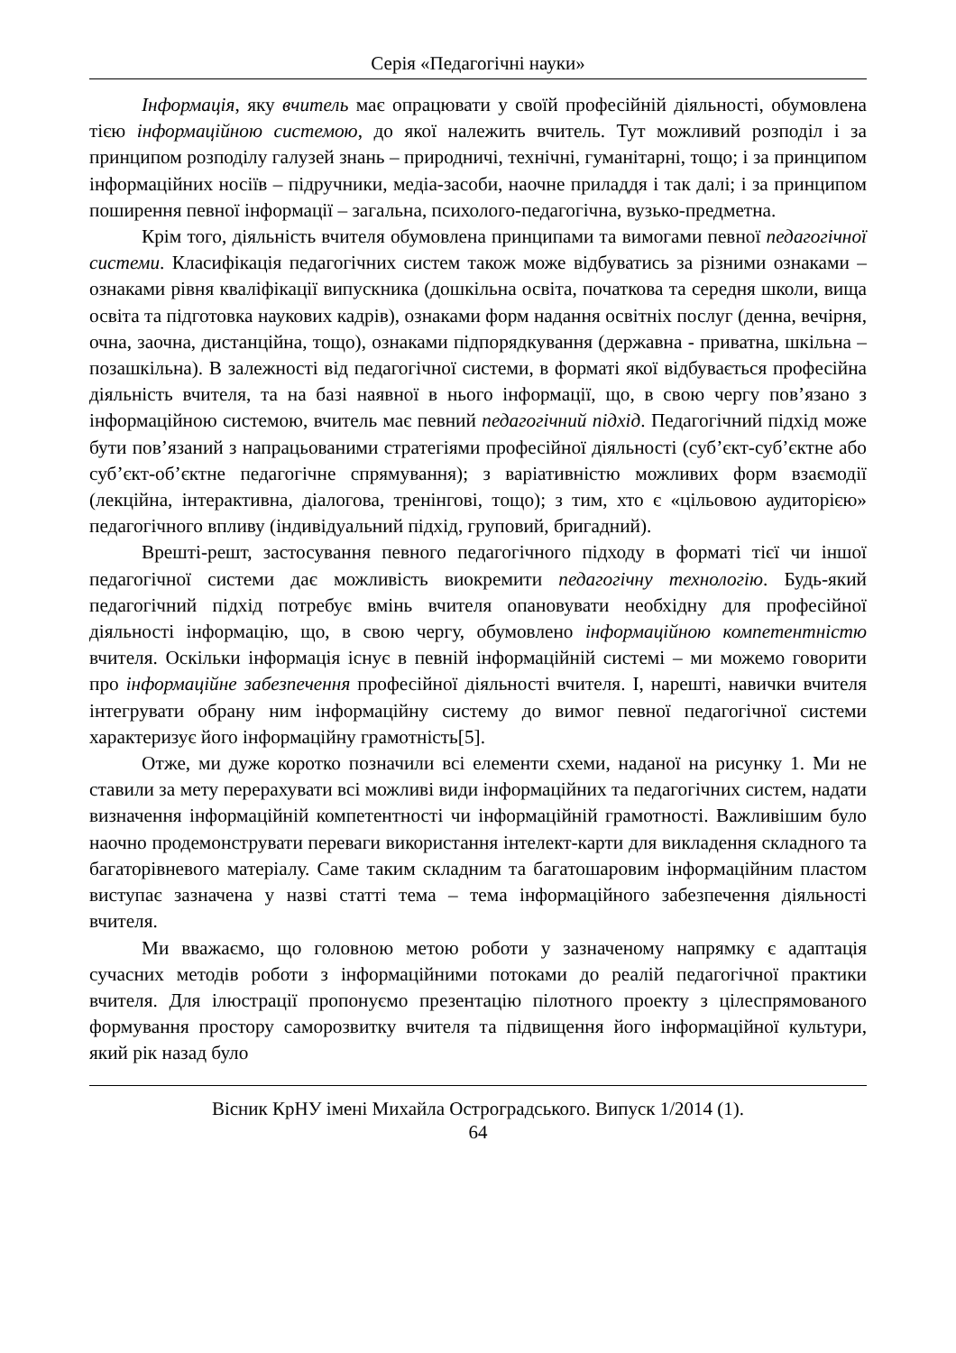Серія «Педагогічні науки»
Інформація, яку вчитель має опрацювати у своїй професійній діяльності, обумовлена тією інформаційною системою, до якої належить вчитель. Тут можливий розподіл і за принципом розподілу галузей знань – природничі, технічні, гуманітарні, тощо; і за принципом інформаційних носіїв – підручники, медіа-засоби, наочне приладдя і так далі; і за принципом поширення певної інформації – загальна, психолого-педагогічна, вузько-предметна.
Крім того, діяльність вчителя обумовлена принципами та вимогами певної педагогічної системи. Класифікація педагогічних систем також може відбуватись за різними ознаками – ознаками рівня кваліфікації випускника (дошкільна освіта, початкова та середня школи, вища освіта та підготовка наукових кадрів), ознаками форм надання освітніх послуг (денна, вечірня, очна, заочна, дистанційна, тощо), ознаками підпорядкування (державна - приватна, шкільна – позашкільна). В залежності від педагогічної системи, в форматі якої відбувається професійна діяльність вчителя, та на базі наявної в нього інформації, що, в свою чергу пов’язано з інформаційною системою, вчитель має певний педагогічний підхід. Педагогічний підхід може бути пов’язаний з напрацьованими стратегіями професійної діяльності (суб’єкт-суб’єктне або суб’єкт-об’єктне педагогічне спрямування); з варіативністю можливих форм взаємодії (лекційна, інтерактивна, діалогова, тренінгові, тощо); з тим, хто є «цільовою аудиторією» педагогічного впливу (індивідуальний підхід, груповий, бригадний).
Врешті-решт, застосування певного педагогічного підходу в форматі тієї чи іншої педагогічної системи дає можливість виокремити педагогічну технологію. Будь-який педагогічний підхід потребує вмінь вчителя опановувати необхідну для професійної діяльності інформацію, що, в свою чергу, обумовлено інформаційною компетентністю вчителя. Оскільки інформація існує в певній інформаційній системі – ми можемо говорити про інформаційне забезпечення професійної діяльності вчителя. І, нарешті, навички вчителя інтегрувати обрану ним інформаційну систему до вимог певної педагогічної системи характеризує його інформаційну грамотність[5].
Отже, ми дуже коротко позначили всі елементи схеми, наданої на рисунку 1. Ми не ставили за мету перерахувати всі можливі види інформаційних та педагогічних систем, надати визначення інформаційній компетентності чи інформаційній грамотності. Важливішим було наочно продемонструвати переваги використання інтелект-карти для викладення складного та багаторівневого матеріалу. Саме таким складним та багатошаровим інформаційним пластом виступає зазначена у назві статті тема – тема інформаційного забезпечення діяльності вчителя.
Ми вважаємо, що головною метою роботи у зазначеному напрямку є адаптація сучасних методів роботи з інформаційними потоками до реалій педагогічної практики вчителя. Для ілюстрації пропонуємо презентацію пілотного проекту з цілеспрямованого формування простору саморозвитку вчителя та підвищення його інформаційної культури, який рік назад було
Вісник КрНУ імені Михайла Остроградського. Випуск 1/2014 (1).
64